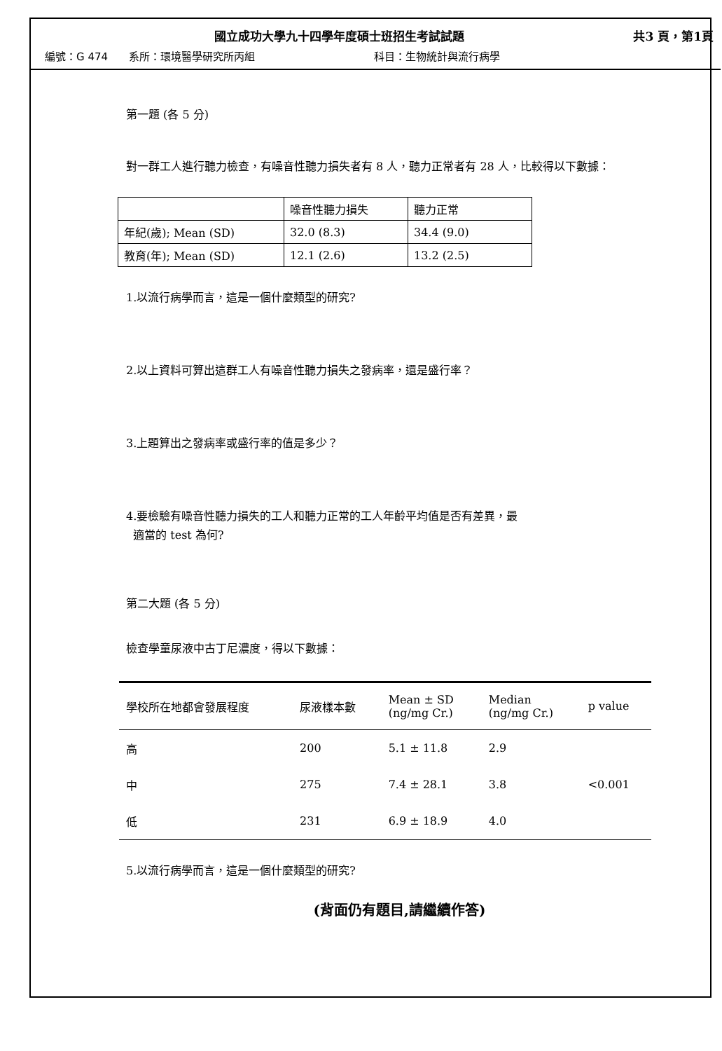國立成功大學九十四學年度碩士班招生考試試題 共3 頁，第1頁
編號：G 474 系所：環境醫學研究所丙組 科目：生物統計與流行病學
第一題 (各 5 分)
對一群工人進行聽力檢查，有噪音性聽力損失者有 8 人，聽力正常者有 28 人，比較得以下數據：
| | 噪音性聽力損失 | 聽力正常 |
| 年紀(歲); Mean (SD) | 32.0 (8.3) | 34.4 (9.0) |
| 教育(年); Mean (SD) | 12.1 (2.6) | 13.2 (2.5) |
1.以流行病學而言，這是一個什麼類型的研究?
2.以上資料可算出這群工人有噪音性聽力損失之發病率，還是盛行率？
3.上題算出之發病率或盛行率的值是多少？
4.要檢驗有噪音性聽力損失的工人和聽力正常的工人年齡平均值是否有差異，最
適當的 test 為何?
第二大題 (各 5 分)
檢查學童尿液中古丁尼濃度，得以下數據：
| 學校所在地都會發展程度 | 尿液樣本數 | Mean ± SD (ng/mg Cr.) | Median (ng/mg Cr.) | p value |
| --- | --- | --- | --- | --- |
| 高 | 200 | 5.1 ± 11.8 | 2.9 | |
| 中 | 275 | 7.4 ± 28.1 | 3.8 | <0.001 |
| 低 | 231 | 6.9 ± 18.9 | 4.0 | |
5.以流行病學而言，這是一個什麼類型的研究?
(背面仍有題目,請繼續作答)